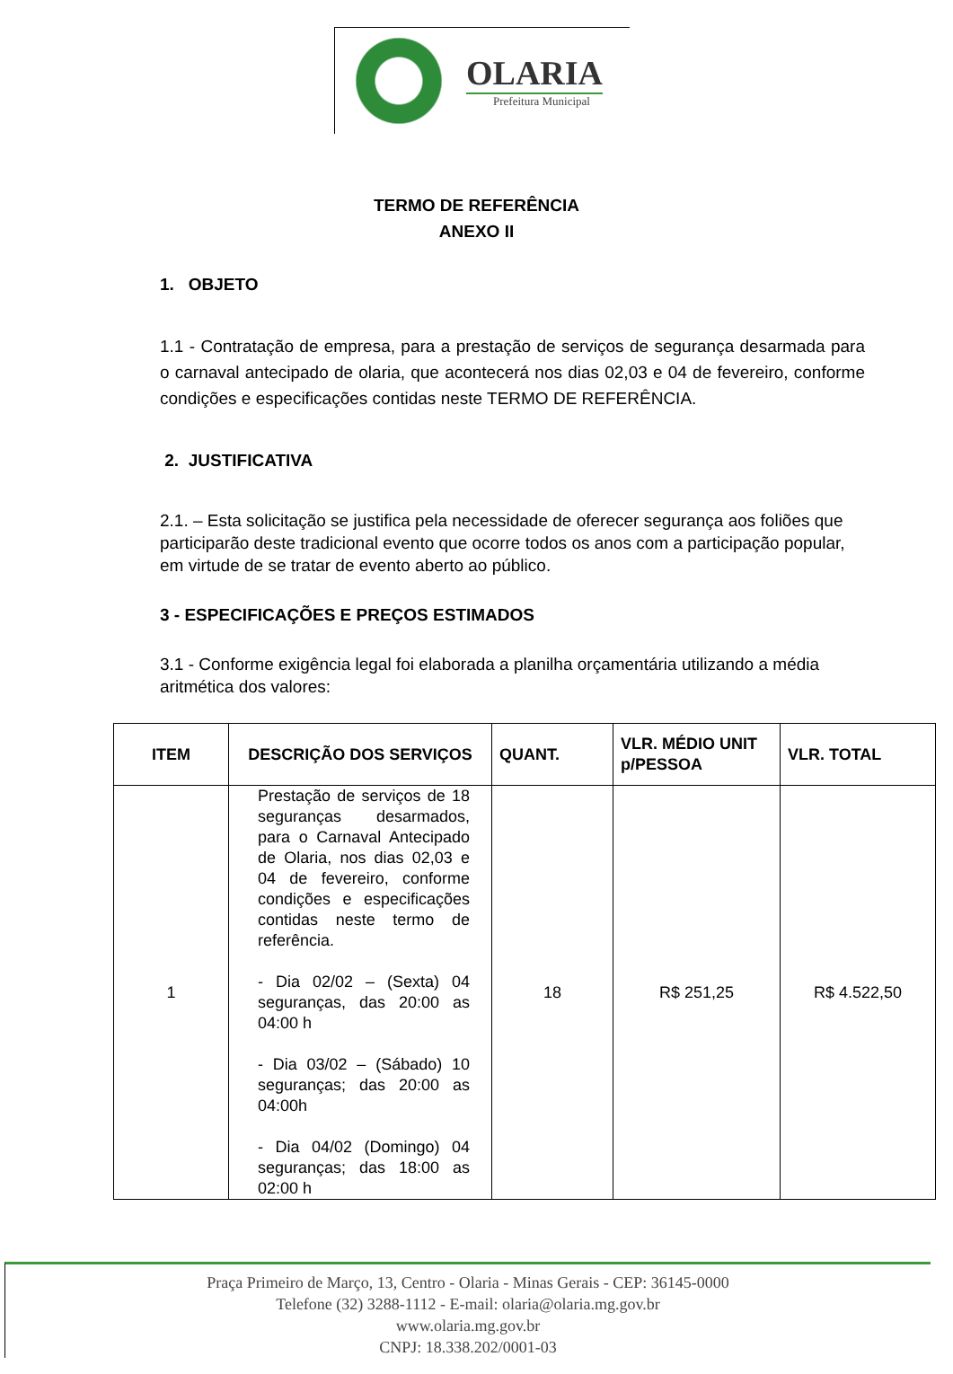OLARIA
Prefeitura Municipal
TERMO DE REFERÊNCIA
ANEXO II
1. OBJETO
1.1 - Contratação de empresa, para a prestação de serviços de segurança desarmada para o carnaval antecipado de olaria, que acontecerá nos dias 02,03 e 04 de fevereiro, conforme condições e especificações contidas neste TERMO DE REFERÊNCIA.
2. JUSTIFICATIVA
2.1. – Esta solicitação se justifica pela necessidade de oferecer segurança aos foliões que participarão deste tradicional evento que ocorre todos os anos com a participação popular, em virtude de se tratar de evento aberto ao público.
3 - ESPECIFICAÇÕES E PREÇOS ESTIMADOS
3.1 - Conforme exigência legal foi elaborada a planilha orçamentária utilizando a média aritmética dos valores:
| ITEM | DESCRIÇÃO DOS SERVIÇOS | QUANT. | VLR. MÉDIO UNIT p/PESSOA | VLR. TOTAL |
| --- | --- | --- | --- | --- |
| 1 | Prestação de serviços de 18 seguranças desarmados, para o Carnaval Antecipado de Olaria, nos dias 02,03 e 04 de fevereiro, conforme condições e especificações contidas neste termo de referência. - Dia 02/02 – (Sexta) 04 seguranças, das 20:00 as 04:00 h - Dia 03/02 – (Sábado) 10 seguranças; das 20:00 as 04:00h - Dia 04/02 (Domingo) 04 seguranças; das 18:00 as 02:00 h | 18 | R$ 251,25 | R$ 4.522,50 |
Praça Primeiro de Março, 13, Centro - Olaria - Minas Gerais - CEP: 36145-0000
Telefone (32) 3288-1112 - E-mail: olaria@olaria.mg.gov.br
www.olaria.mg.gov.br
CNPJ: 18.338.202/0001-03